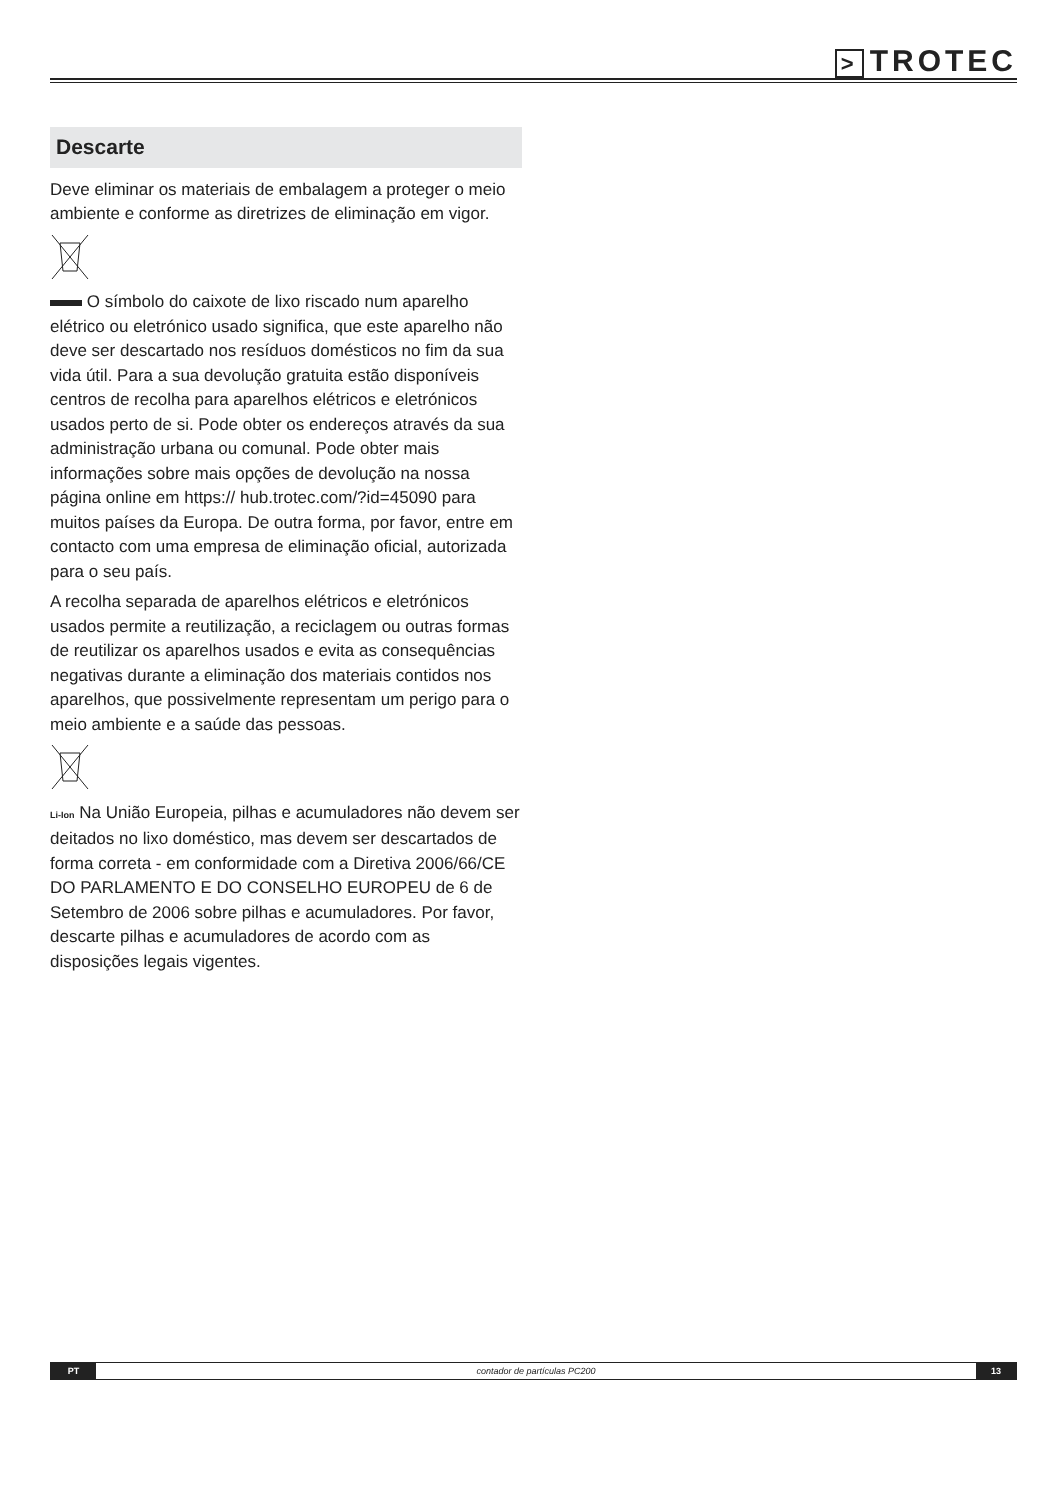> TROTEC
Descarte
Deve eliminar os materiais de embalagem a proteger o meio ambiente e conforme as diretrizes de eliminação em vigor.
O símbolo do caixote de lixo riscado num aparelho elétrico ou eletrónico usado significa, que este aparelho não deve ser descartado nos resíduos domésticos no fim da sua vida útil. Para a sua devolução gratuita estão disponíveis centros de recolha para aparelhos elétricos e eletrónicos usados perto de si. Pode obter os endereços através da sua administração urbana ou comunal. Pode obter mais informações sobre mais opções de devolução na nossa página online em https:// hub.trotec.com/?id=45090 para muitos países da Europa. De outra forma, por favor, entre em contacto com uma empresa de eliminação oficial, autorizada para o seu país.
A recolha separada de aparelhos elétricos e eletrónicos usados permite a reutilização, a reciclagem ou outras formas de reutilizar os aparelhos usados e evita as consequências negativas durante a eliminação dos materiais contidos nos aparelhos, que possivelmente representam um perigo para o meio ambiente e a saúde das pessoas.
Li-Ion Na União Europeia, pilhas e acumuladores não devem ser deitados no lixo doméstico, mas devem ser descartados de forma correta - em conformidade com a Diretiva 2006/66/CE DO PARLAMENTO E DO CONSELHO EUROPEU de 6 de Setembro de 2006 sobre pilhas e acumuladores. Por favor, descarte pilhas e acumuladores de acordo com as disposições legais vigentes.
PT
contador de partículas PC200
13